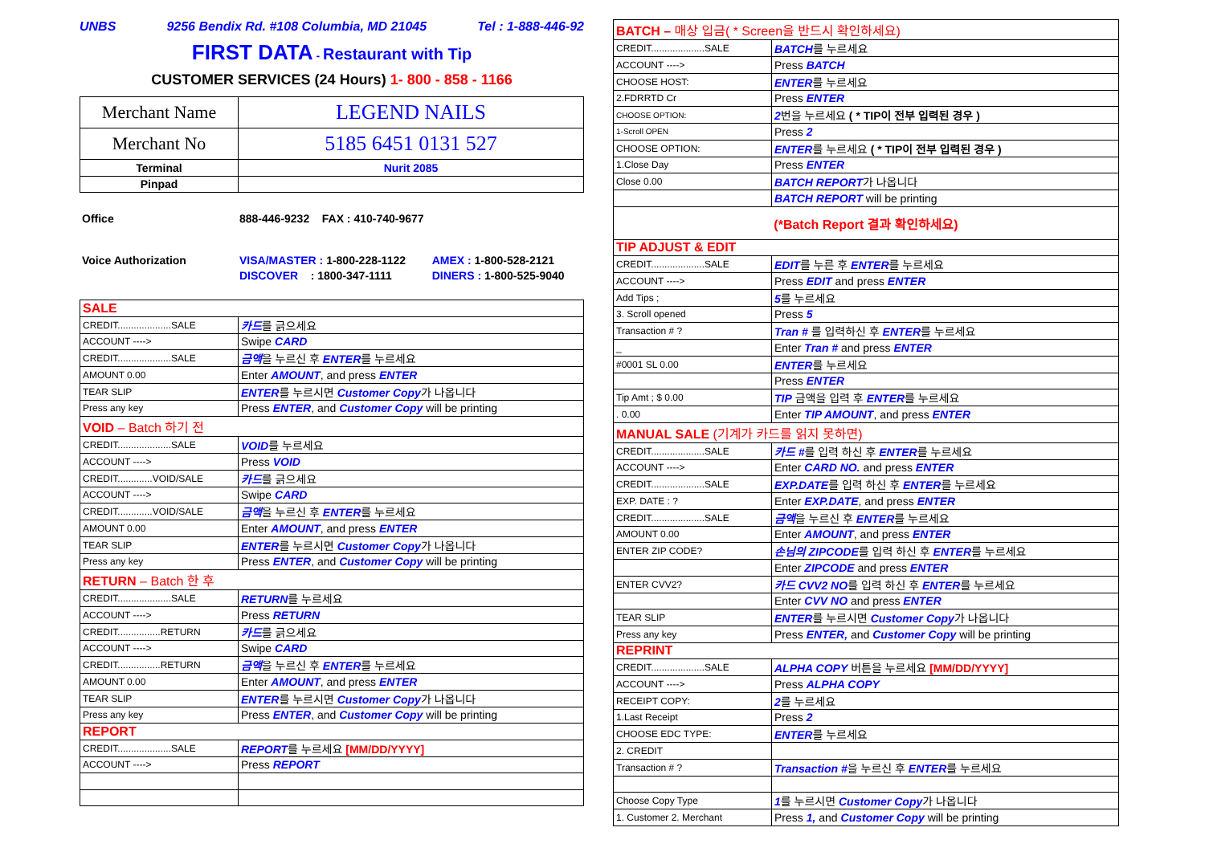UNBS 9256 Bendix Rd. #108 Columbia, MD 21045 Tel : 1-888-446-92
FIRST DATA - Restaurant with Tip
CUSTOMER SERVICES (24 Hours) 1- 800 - 858 - 1166
| Merchant Name | LEGEND NAILS |
| Merchant No | 5185 6451 0131 527 |
| Terminal | Nurit 2085 |
| Pinpad | |
| Office | 888-446-9232 FAX : 410-740-9677 | |
| Voice Authorization | VISA/MASTER : 1-800-228-1122 | AMEX : 1-800-528-2121 |
| | DISCOVER : 1800-347-1111 | DINERS : 1-800-525-9040 |
| SALE | |
| CREDIT....................SALE | 카드 를 긁으세요 |
| ACCOUNT ----> | Swipe CARD |
| CREDIT....................SALE | 금액 을 누르신 후 ENTER 를 누르세요 |
| AMOUNT 0.00 | Enter AMOUNT , and press ENTER |
| TEAR SLIP | ENTER 를 누르시면 Customer Copy 가 나옵니다 |
| Press any key | Press ENTER , and Customer Copy will be printing |
| VOID – Batch 하기 전 | |
| CREDIT....................SALE | VOID 를 누르세요 |
| ACCOUNT ----> | Press VOID |
| CREDIT.............VOID/SALE | 카드 를 긁으세요 |
| ACCOUNT ----> | Swipe CARD |
| CREDIT.............VOID/SALE | 금액 을 누르신 후 ENTER 를 누르세요 |
| AMOUNT 0.00 | Enter AMOUNT , and press ENTER |
| TEAR SLIP | ENTER 를 누르시면 Customer Copy 가 나옵니다 |
| Press any key | Press ENTER , and Customer Copy will be printing |
| RETURN – Batch 한 후 | |
| CREDIT....................SALE | RETURN 를 누르세요 |
| ACCOUNT ----> | Press RETURN |
| CREDIT................RETURN | 카드 를 긁으세요 |
| ACCOUNT ----> | Swipe CARD |
| CREDIT................RETURN | 금액 을 누르신 후 ENTER 를 누르세요 |
| AMOUNT 0.00 | Enter AMOUNT , and press ENTER |
| TEAR SLIP | ENTER 를 누르시면 Customer Copy 가 나옵니다 |
| Press any key | Press ENTER , and Customer Copy will be printing |
| REPORT | |
| CREDIT....................SALE | REPORT 를 누르세요 [MM/DD/YYYY] |
| ACCOUNT ----> | Press REPORT |
| BATCH – 매상 입금( * Screen을 반드시 확인하세요) | |
| CREDIT....................SALE | BATCH 를 누르세요 |
| ACCOUNT ----> | Press BATCH |
| CHOOSE HOST: | ENTER 를 누르세요 |
| 2.FDRRTD Cr | Press ENTER |
| CHOOSE OPTION: | 2 번을 누르세요 ( * TIP이 전부 입력된 경우 ) |
| 1-Scroll OPEN | Press 2 |
| CHOOSE OPTION: | ENTER 를 누르세요 ( * TIP이 전부 입력된 경우 ) |
| 1.Close Day | Press ENTER |
| Close 0.00 | BATCH REPORT 가 나옵니다 |
| | BATCH REPORT will be printing |
| (*Batch Report 결과 확인하세요) | |
| TIP ADJUST & EDIT | |
| CREDIT....................SALE | EDIT 를 누른 후 ENTER 를 누르세요 |
| ACCOUNT ----> | Press EDIT and press ENTER |
| Add Tips ; | 5 를 누르세요 |
| 3. Scroll opened | Press 5 |
| Transaction # ? | Tran # 를 입력하신 후 ENTER 를 누르세요 |
| _ | Enter Tran # and press ENTER |
| #0001 SL 0.00 | ENTER 를 누르세요 |
| | Press ENTER |
| Tip Amt ; $ 0.00 | TIP 금액을 입력 후 ENTER 를 누르세요 |
| . 0.00 | Enter TIP AMOUNT , and press ENTER |
| MANUAL SALE (기계가 카드를 읽지 못하면) | |
| CREDIT....................SALE | 카드 # 를 입력 하신 후 ENTER 를 누르세요 |
| ACCOUNT ----> | Enter CARD NO. and press ENTER |
| CREDIT....................SALE | EXP.DATE 를 입력 하신 후 ENTER 를 누르세요 |
| EXP. DATE : ? | Enter EXP.DATE , and press ENTER |
| CREDIT....................SALE | 금액 을 누르신 후 ENTER 를 누르세요 |
| AMOUNT 0.00 | Enter AMOUNT , and press ENTER |
| ENTER ZIP CODE? | 손님의 ZIPCODE 를 입력 하신 후 ENTER 를 누르세요 |
| | Enter ZIPCODE and press ENTER |
| ENTER CVV2? | 카드 CVV2 NO 를 입력 하신 후 ENTER 를 누르세요 |
| | Enter CVV NO and press ENTER |
| TEAR SLIP | ENTER 를 누르시면 Customer Copy 가 나옵니다 |
| Press any key | Press ENTER, and Customer Copy will be printing |
| REPRINT | |
| CREDIT....................SALE | ALPHA COPY 버튼을 누르세요 [MM/DD/YYYY] |
| ACCOUNT ----> | Press ALPHA COPY |
| RECEIPT COPY: | 2 를 누르세요 |
| 1.Last Receipt | Press 2 |
| CHOOSE EDC TYPE: | ENTER 를 누르세요 |
| 2. CREDIT | |
| Transaction # ? | Transaction # 을 누르신 후 ENTER 를 누르세요 |
| Choose Copy Type | 1 를 누르시면 Customer Copy 가 나옵니다 |
| 1. Customer 2. Merchant | Press 1, and Customer Copy will be printing |